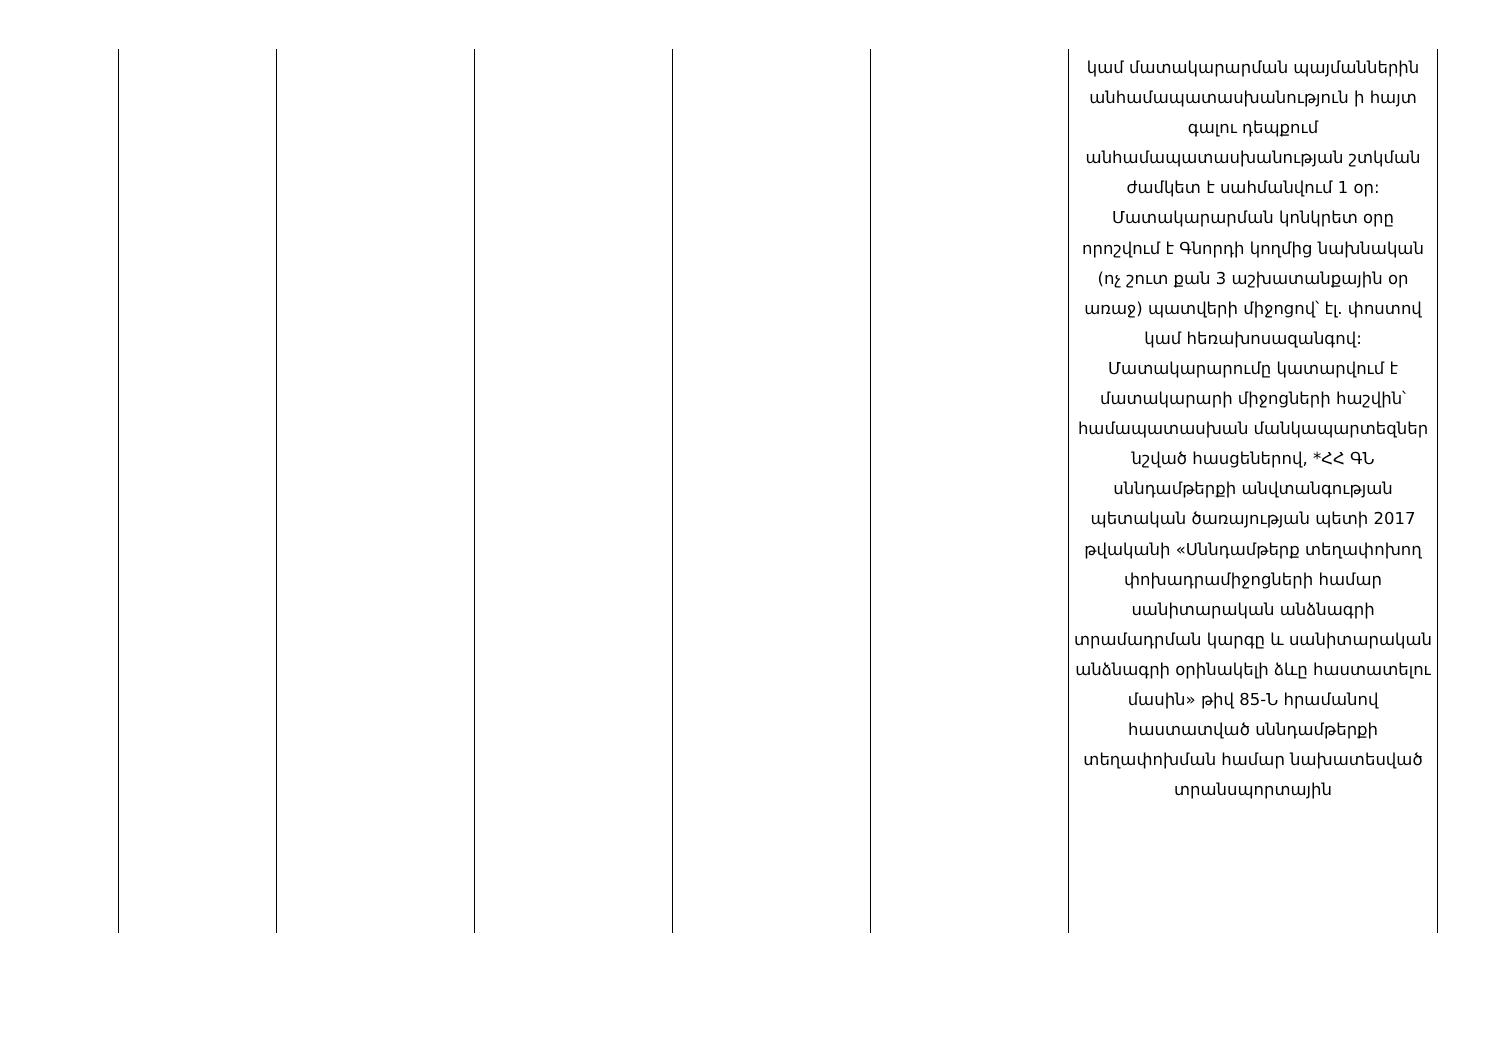| | | | | | կամ մատակարարման պայմաններին անհամապատասխանություն ի հայտ գալու դեպքում անհամապատասխանության շտկման ժամկետ է սահմանվում 1 օր: Մատակարարման կոնկրետ օրը որոշվում է Գնորդի կողմից նախնական (ոչ շուտ քան 3 աշխատանքային օր առաջ) պատվերի միջոցով՝ էլ. փոստով կամ հեռախոսազանգով: Մատակարարումը կատարվում է մատակարարի միջոցների հաշվին՝ համապատասխան մանկապարտեզներ նշված հասցեներով, *ՀՀ ԳՆ սննդամթերքի անվտանգության պետական ծառայության պետի 2017 թվականի «Սննդամթերք տեղափոխող փոխադրամիջոցների համար սանիտարական անձնագրի տրամադրման կարգը և սանիտարական անձնագրի օրինակելի ձևը հաստատելու մասին» թիվ 85-Ն հրամանով հաստատված սննդամթերքի տեղափոխման համար նախատեսված տրանսպորտային |